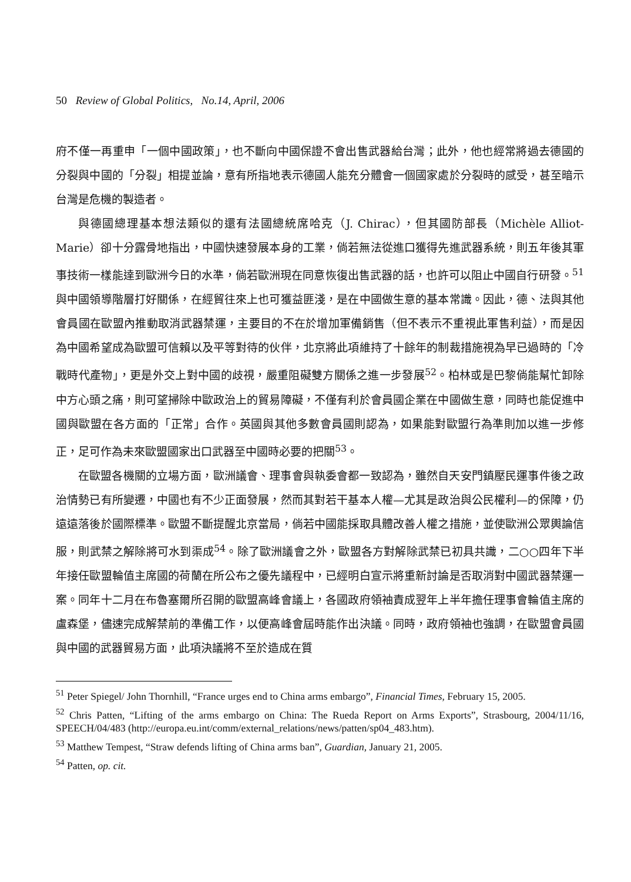50 Review of Global Politics, No.14, April, 2006
府不僅一再重申「一個中國政策」，也不斷向中國保證不會出售武器給台灣；此外，他也經常將過去德國的分裂與中國的「分裂」相提並論，意有所指地表示德國人能充分體會一個國家處於分裂時的感受，甚至暗示台灣是危機的製造者。
與德國總理基本想法類似的還有法國總統席哈克（J. Chirac），但其國防部長（Michèle Alliot-Marie）卻十分露骨地指出，中國快速發展本身的工業，倘若無法從進口獲得先進武器系統，則五年後其軍事技術一樣能達到歐洲今日的水準，倘若歐洲現在同意恢復出售武器的話，也許可以阻止中國自行研發。<sup>51</sup>與中國領導階層打好關係，在經貿往來上也可獲益匪淺，是在中國做生意的基本常識。因此，德、法與其他會員國在歐盟內推動取消武器禁運，主要目的不在於增加軍備銷售（但不表示不重視此軍售利益），而是因為中國希望成為歐盟可信賴以及平等對待的伙伴，北京將此項維持了十餘年的制裁措施視為早已過時的「冷戰時代產物」，更是外交上對中國的歧視，嚴重阻礙雙方關係之進一步發展<sup>52</sup>。柏林或是巴黎倘能幫忙卸除中方心頭之痛，則可望掃除中歐政治上的貿易障礙，不僅有利於會員國企業在中國做生意，同時也能促進中國與歐盟在各方面的「正常」合作。英國與其他多數會員國則認為，如果能對歐盟行為準則加以進一步修正，足可作為未來歐盟國家出口武器至中國時必要的把關<sup>53</sup>。
在歐盟各機關的立場方面，歐洲議會、理事會與執委會都一致認為，雖然自天安門鎮壓民運事件後之政治情勢已有所變遷，中國也有不少正面發展，然而其對若干基本人權—尤其是政治與公民權利—的保障，仍遠遠落後於國際標準。歐盟不斷提醒北京當局，倘若中國能採取具體改善人權之措施，並使歐洲公眾輿論信服，則武禁之解除將可水到渠成<sup>54</sup>。除了歐洲議會之外，歐盟各方對解除武禁已初具共識，二○○四年下半年接任歐盟輪值主席國的荷蘭在所公布之優先議程中，已經明白宣示將重新討論是否取消對中國武器禁運一案。同年十二月在布魯塞爾所召開的歐盟高峰會議上，各國政府領袖責成翌年上半年擔任理事會輪值主席的盧森堡，儘速完成解禁前的準備工作，以便高峰會屆時能作出決議。同時，政府領袖也強調，在歐盟會員國與中國的武器貿易方面，此項決議將不至於造成在質
<sup>51</sup> Peter Spiegel/ John Thornhill, “France urges end to China arms embargo”, Financial Times, February 15, 2005.
<sup>52</sup> Chris Patten, “Lifting of the arms embargo on China: The Rueda Report on Arms Exports”, Strasbourg, 2004/11/16, SPEECH/04/483 (http://europa.eu.int/comm/external_relations/news/patten/sp04_483.htm).
<sup>53</sup> Matthew Tempest, “Straw defends lifting of China arms ban”, Guardian, January 21, 2005.
<sup>54</sup> Patten, op. cit.